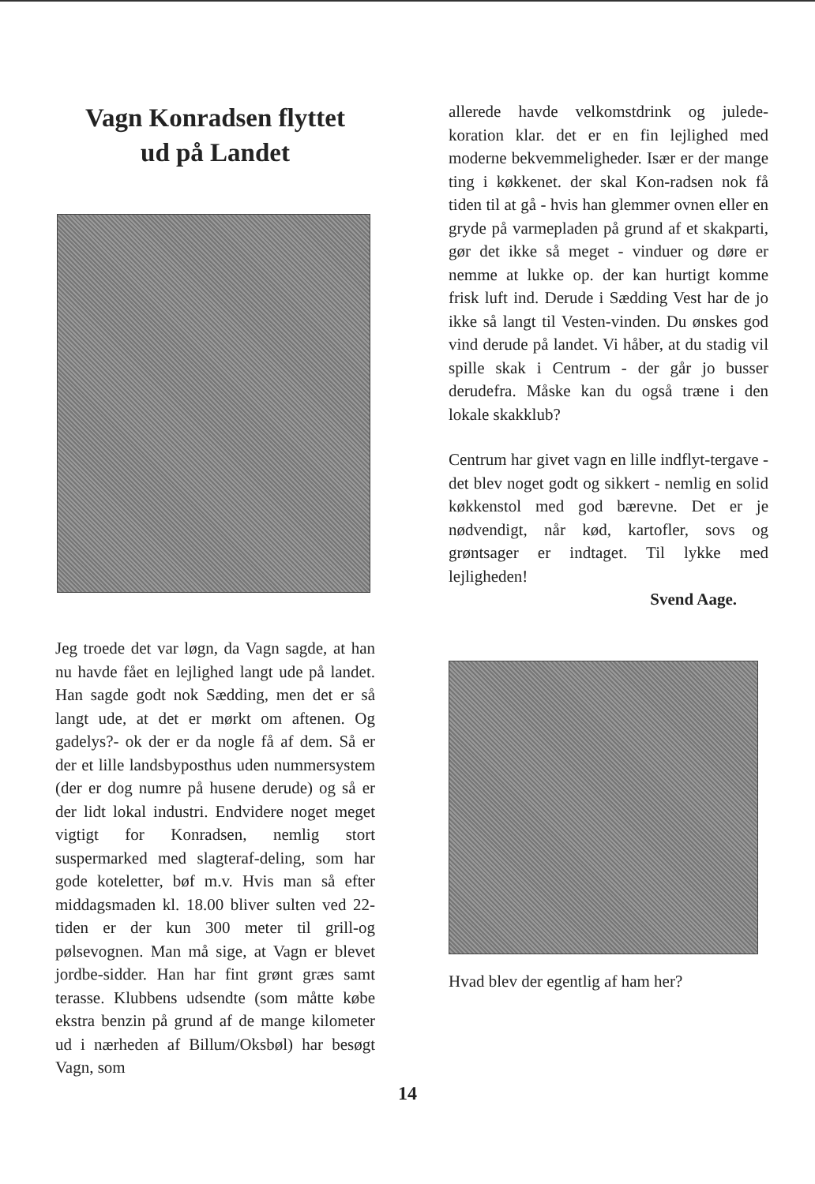Vagn Konradsen flyttet
ud på Landet
Jeg troede det var løgn, da Vagn sagde, at han nu havde fået en lejlighed langt ude på landet. Han sagde godt nok Sædding, men det er så langt ude, at det er mørkt om aftenen. Og gadelys?- ok der er da nogle få af dem. Så er der et lille landsbyposthus uden nummersystem (der er dog numre på husene derude) og så er der lidt lokal industri. Endvidere noget meget vigtigt for Konradsen, nemlig stort suspermarked med slagteraf-deling, som har gode koteletter, bøf m.v. Hvis man så efter middagsmaden kl. 18.00 bliver sulten ved 22-tiden er der kun 300 meter til grill-og pølsevognen. Man må sige, at Vagn er blevet jordbe-sidder. Han har fint grønt græs samt terasse. Klubbens udsendte (som måtte købe ekstra benzin på grund af de mange kilometer ud i nærheden af Billum/Oksbøl) har besøgt Vagn, som
allerede havde velkomstdrink og julede-koration klar. det er en fin lejlighed med moderne bekvemmeligheder. Især er der mange ting i køkkenet. der skal Kon-radsen nok få tiden til at gå - hvis han glemmer ovnen eller en gryde på varmepladen på grund af et skakparti, gør det ikke så meget - vinduer og døre er nemme at lukke op. der kan hurtigt komme frisk luft ind. Derude i Sædding Vest har de jo ikke så langt til Vesten-vinden. Du ønskes god vind derude på landet. Vi håber, at du stadig vil spille skak i Centrum - der går jo busser derudefra. Måske kan du også træne i den lokale skakklub?
Centrum har givet vagn en lille indflyt-tergave - det blev noget godt og sikkert - nemlig en solid køkkenstol med god bærevne. Det er je nødvendigt, når kød, kartofler, sovs og grøntsager er indtaget. Til lykke med lejligheden!
Svend Aage.
Hvad blev der egentlig af ham her?
14